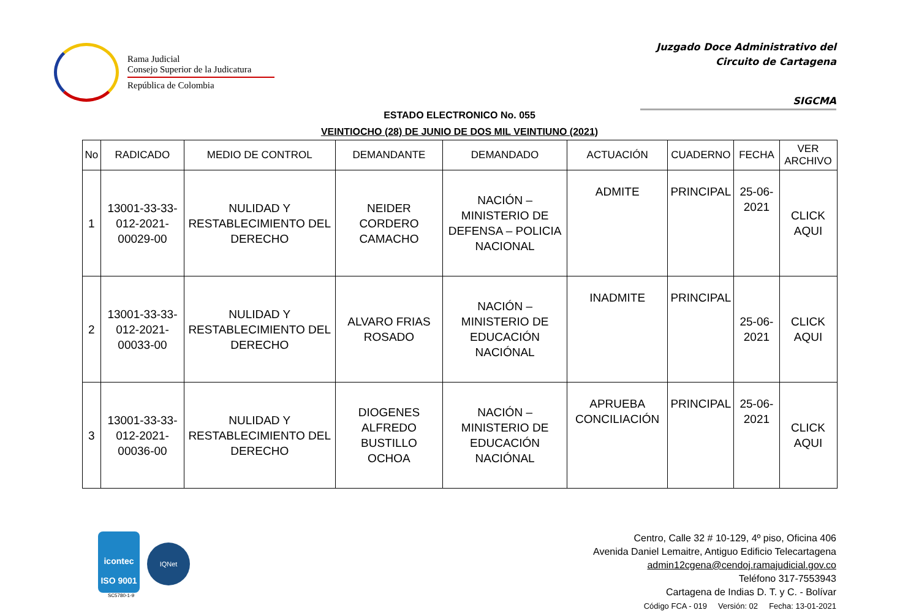Rama Judicial
Consejo Superior de la Judicatura
República de Colombia
Juzgado Doce Administrativo del
Circuito de Cartagena
SIGCMA
ESTADO ELECTRONICO No. 055
VEINTIOCHO (28) DE JUNIO DE DOS MIL VEINTIUNO (2021)
| No | RADICADO | MEDIO DE CONTROL | DEMANDANTE | DEMANDADO | ACTUACIÓN | CUADERNO | FECHA | VER ARCHIVO |
| --- | --- | --- | --- | --- | --- | --- | --- | --- |
| 1 | 13001-33-33-012-2021-00029-00 | NULIDAD Y RESTABLECIMIENTO DEL DERECHO | NEIDER CORDERO CAMACHO | NACIÓN – MINISTERIO DE DEFENSA – POLICIA NACIONAL | ADMITE | PRINCIPAL | 25-06-2021 | CLICK AQUI |
| 2 | 13001-33-33-012-2021-00033-00 | NULIDAD Y RESTABLECIMIENTO DEL DERECHO | ALVARO FRIAS ROSADO | NACIÓN – MINISTERIO DE EDUCACIÓN NACIÓNAL | INADMITE | PRINCIPAL | 25-06-2021 | CLICK AQUI |
| 3 | 13001-33-33-012-2021-00036-00 | NULIDAD Y RESTABLECIMIENTO DEL DERECHO | DIOGENES ALFREDO BUSTILLO OCHOA | NACIÓN – MINISTERIO DE EDUCACIÓN NACIÓNAL | APRUEBA CONCILIACIÓN | PRINCIPAL | 25-06-2021 | CLICK AQUI |
icontec
ISO 9001
IQNet
SC5780-1-9
Centro, Calle 32 # 10-129, 4º piso, Oficina 406
Avenida Daniel Lemaitre, Antiguo Edificio Telecartagena
admin12cgena@cendoj.ramajudicial.gov.co
Teléfono 317-7553943
Cartagena de Indias D. T. y C. - Bolívar
Código FCA - 019 Versión: 02 Fecha: 13-01-2021